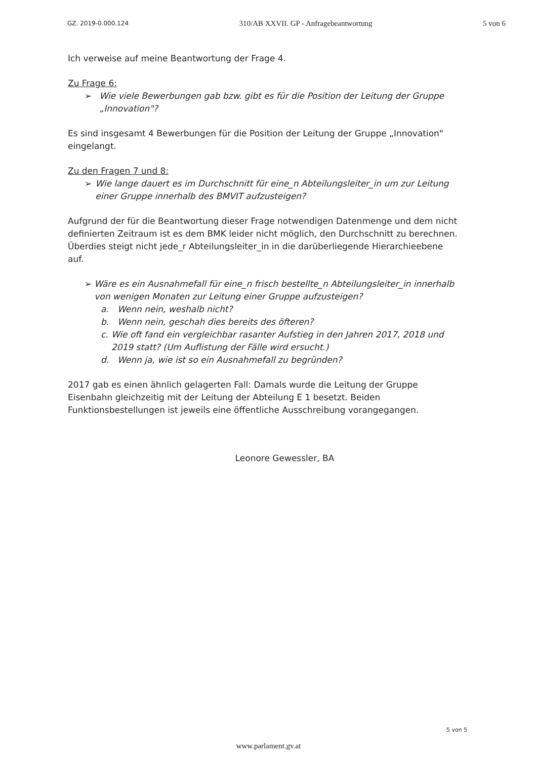GZ. 2019-0.000.124 310/AB XXVII. GP - Anfragebeantwortung 5 von 6
Ich verweise auf meine Beantwortung der Frage 4.
Zu Frage 6:
➢ Wie viele Bewerbungen gab bzw. gibt es für die Position der Leitung der Gruppe „Innovation"?
Es sind insgesamt 4 Bewerbungen für die Position der Leitung der Gruppe „Innovation" eingelangt.
Zu den Fragen 7 und 8:
➢ Wie lange dauert es im Durchschnitt für eine_n Abteilungsleiter_in um zur Leitung einer Gruppe innerhalb des BMVIT aufzusteigen?
Aufgrund der für die Beantwortung dieser Frage notwendigen Datenmenge und dem nicht definierten Zeitraum ist es dem BMK leider nicht möglich, den Durchschnitt zu berechnen. Überdies steigt nicht jede_r Abteilungsleiter_in in die darüberliegende Hierarchieebene auf.
➢ Wäre es ein Ausnahmefall für eine_n frisch bestellte_n Abteilungsleiter_in innerhalb von wenigen Monaten zur Leitung einer Gruppe aufzusteigen?
a. Wenn nein, weshalb nicht?
b. Wenn nein, geschah dies bereits des öfteren?
c. Wie oft fand ein vergleichbar rasanter Aufstieg in den Jahren 2017, 2018 und 2019 statt? (Um Auflistung der Fälle wird ersucht.)
d. Wenn ja, wie ist so ein Ausnahmefall zu begründen?
2017 gab es einen ähnlich gelagerten Fall: Damals wurde die Leitung der Gruppe Eisenbahn gleichzeitig mit der Leitung der Abteilung E 1 besetzt. Beiden Funktionsbestellungen ist jeweils eine öffentliche Ausschreibung vorangegangen.
Leonore Gewessler, BA
5 von 5
www.parlament.gv.at